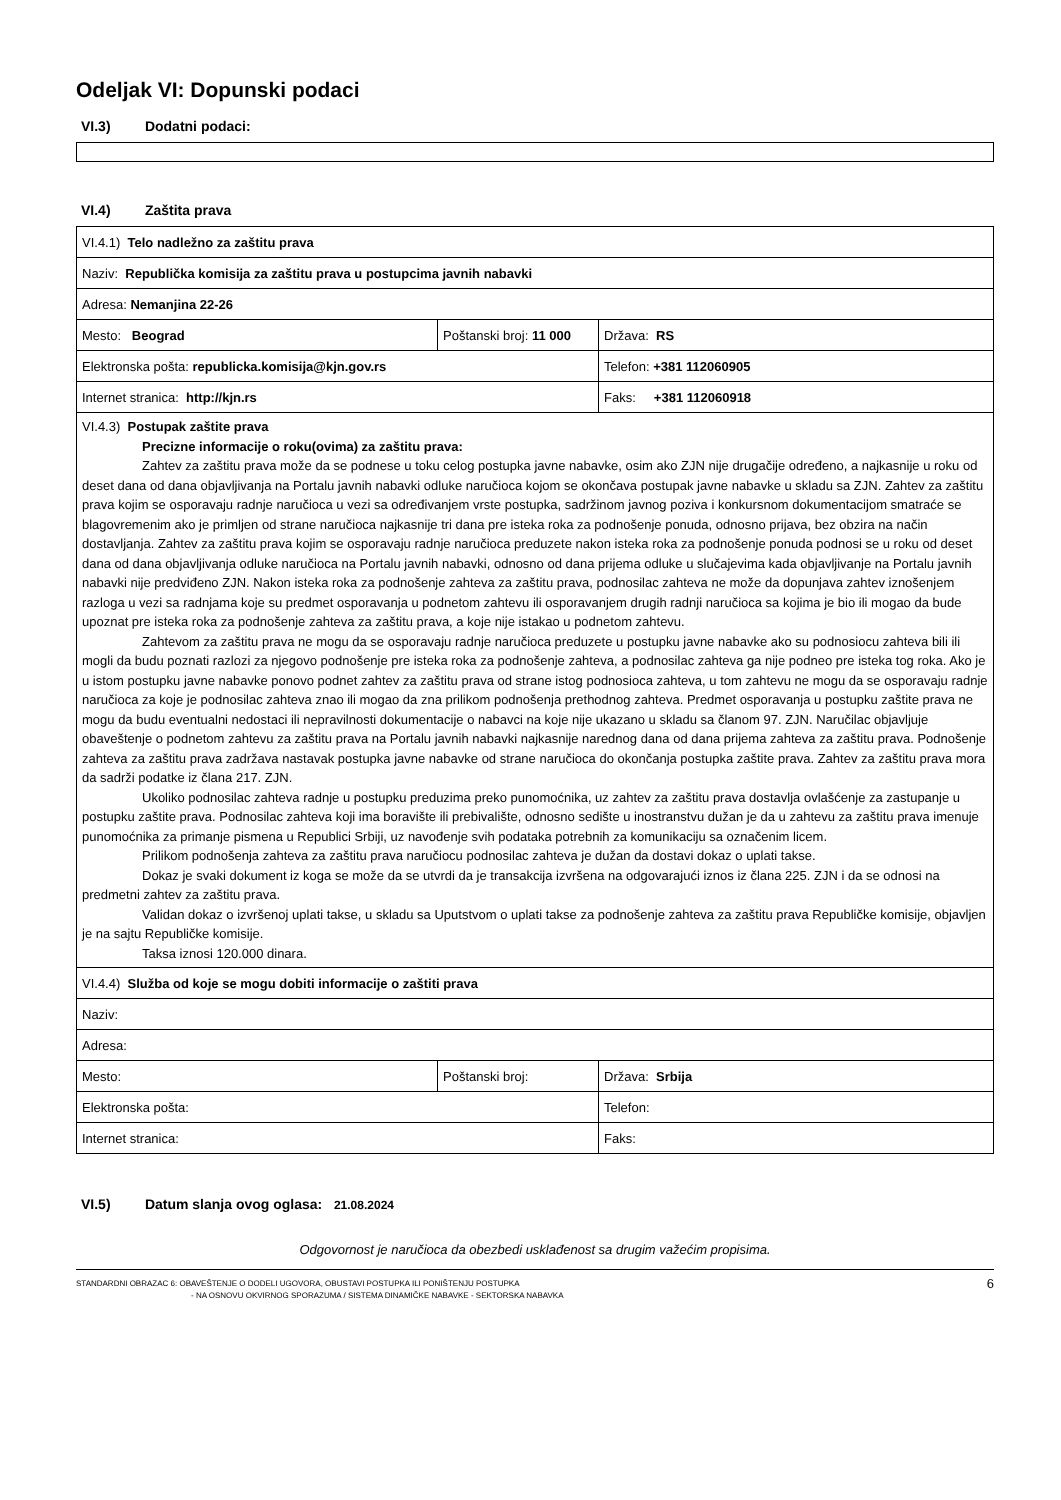Odeljak VI: Dopunski podaci
VI.3) Dodatni podaci:
VI.4) Zaštita prava
| VI.4.1) Telo nadležno za zaštitu prava | | |
| Naziv: Republička komisija za zaštitu prava u postupcima javnih nabavki | | |
| Adresa: Nemanjina 22-26 | | |
| Mesto: Beograd | Poštanski broj: 11 000 | Država: RS |
| Elektronska pošta: republicka.komisija@kjn.gov.rs | | Telefon: +381 112060905 |
| Internet stranica: http://kjn.rs | | Faks: +381 112060918 |
| VI.4.3) Postupak zaštite prava Precizne informacije o roku(ovima) za zaštitu prava: Zahtev za zaštitu prava može da se podnese u toku celog postupka javne nabavke, osim ako ZJN nije drugačije određeno, a najkasnije u roku od deset dana od dana objavljivanja na Portalu javnih nabavki odluke naručioca kojom se okončava postupak javne nabavke u skladu sa ZJN. Zahtev za zaštitu prava kojim se osporavaju radnje naručioca u vezi sa određivanjem vrste postupka, sadržinom javnog poziva i konkursnom dokumentacijom smatraće se blagovremenim ako je primljen od strane naručioca najkasnije tri dana pre isteka roka za podnošenje ponuda, odnosno prijava, bez obzira na način dostavljanja. Zahtev za zaštitu prava kojim se osporavaju radnje naručioca preduzete nakon isteka roka za podnošenje ponuda podnosi se u roku od deset dana od dana objavljivanja odluke naručioca na Portalu javnih nabavki, odnosno od dana prijema odluke u slučajevima kada objavljivanje na Portalu javnih nabavki nije predviđeno ZJN. Nakon isteka roka za podnošenje zahteva za zaštitu prava, podnosilac zahteva ne može da dopunjava zahtev iznošenjem razloga u vezi sa radnjama koje su predmet osporavanja u podnetom zahtevu ili osporavanjem drugih radnji naručioca sa kojima je bio ili mogao da bude upoznat pre isteka roka za podnošenje zahteva za zaštitu prava, a koje nije istakao u podnetom zahtevu. Zahtevom za zaštitu prava ne mogu da se osporavaju radnje naručioca preduzete u postupku javne nabavke ako su podnosiocu zahteva bili ili mogli da budu poznati razlozi za njegovo podnošenje pre isteka roka za podnošenje zahteva, a podnosilac zahteva ga nije podneo pre isteka tog roka. Ako je u istom postupku javne nabavke ponovo podnet zahtev za zaštitu prava od strane istog podnosioca zahteva, u tom zahtevu ne mogu da se osporavaju radnje naručioca za koje je podnosilac zahteva znao ili mogao da zna prilikom podnošenja prethodnog zahteva. Predmet osporavanja u postupku zaštite prava ne mogu da budu eventualni nedostaci ili nepravilnosti dokumentacije o nabavci na koje nije ukazano u skladu sa članom 97. ZJN. Naručilac objavljuje obaveštenje o podnetom zahtevu za zaštitu prava na Portalu javnih nabavki najkasnije narednog dana od dana prijema zahteva za zaštitu prava. Podnošenje zahteva za zaštitu prava zadržava nastavak postupka javne nabavke od strane naručioca do okončanja postupka zaštite prava. Zahtev za zaštitu prava mora da sadrži podatke iz člana 217. ZJN. Ukoliko podnosilac zahteva radnje u postupku preduzima preko punomoćnika, uz zahtev za zaštitu prava dostavlja ovlašćenje za zastupanje u postupku zaštite prava. Podnosilac zahteva koji ima boravište ili prebivalište, odnosno sedište u inostranstvu dužan je da u zahtevu za zaštitu prava imenuje punomoćnika za primanje pismena u Republici Srbiji, uz navođenje svih podataka potrebnih za komunikaciju sa označenim licem. Prilikom podnošenja zahteva za zaštitu prava naručiocu podnosilac zahteva je dužan da dostavi dokaz o uplati takse. Dokaz je svaki dokument iz koga se može da se utvrdi da je transakcija izvršena na odgovarajući iznos iz člana 225. ZJN i da se odnosi na predmetni zahtev za zaštitu prava. Validan dokaz o izvršenoj uplati takse, u skladu sa Uputstvom o uplati takse za podnošenje zahteva za zaštitu prava Republičke komisije, objavljen je na sajtu Republičke komisije. Taksa iznosi 120.000 dinara. | | |
| VI.4.4) Služba od koje se mogu dobiti informacije o zaštiti prava | | |
| Naziv: | | |
| Adresa: | | |
| Mesto: | Poštanski broj: | Država: Srbija |
| Elektronska pošta: | | Telefon: |
| Internet stranica: | | Faks: |
VI.5) Datum slanja ovog oglasa: 21.08.2024
Odgovornost je naručioca da obezbedi usklađenost sa drugim važećim propisima.
STANDARDNI OBRAZAC 6: OBAVEŠTENJE O DODELI UGOVORA, OBUSTAVI POSTUPKA ILI PONIŠTENJU POSTUPKA
- NA OSNOVU OKVIRNOG SPORAZUMA / SISTEMA DINAMIČKE NABAVKE - SEKTORSKA NABAVKA
6